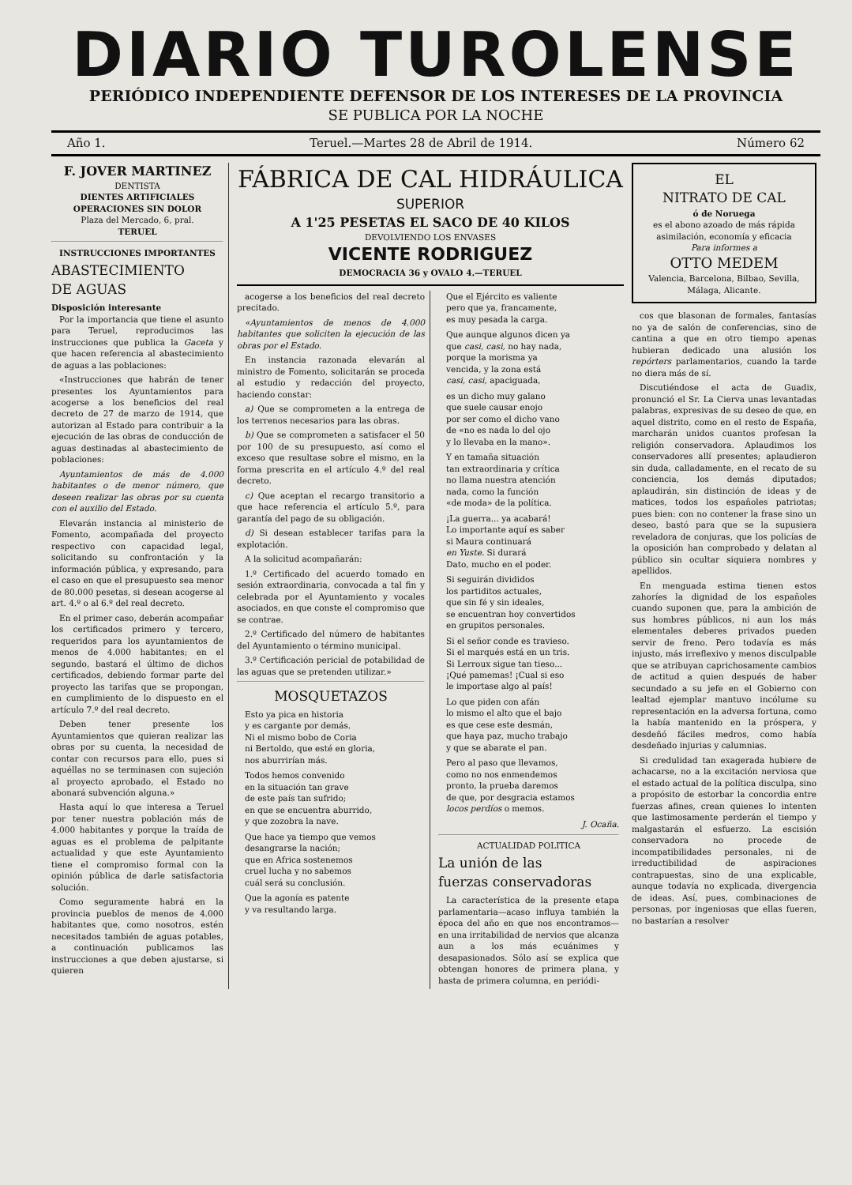DIARIO TUROLENSE
PERIÓDICO INDEPENDIENTE DEFENSOR DE LOS INTERESES DE LA PROVINCIA
SE PUBLICA POR LA NOCHE
Año 1. Teruel.—Martes 28 de Abril de 1914. Número 62
F. JOVER MARTINEZ
DENTISTA
DIENTES ARTIFICIALES
OPERACIONES SIN DOLOR
Plaza del Mercado, 6, pral.
TERUEL
INSTRUCCIONES IMPORTANTES
ABASTECIMIENTO
DE AGUAS
Disposición interesante
Por la importancia que tiene el asunto para Teruel, reproducimos las instrucciones que publica la Gaceta y que hacen referencia al abastecimiento de aguas a las poblaciones:
«Instrucciones que habrán de tener presentes los Ayuntamientos para acogerse a los beneficios del real decreto de 27 de marzo de 1914, que autorizan al Estado para contribuir a la ejecución de las obras de conducción de aguas destinadas al abastecimiento de poblaciones:
Ayuntamientos de más de 4.000 habitantes o de menor número, que deseen realizar las obras por su cuenta con el auxilio del Estado.
Elevarán instancia al ministerio de Fomento, acompañada del proyecto respectivo con capacidad legal, solicitando su confrontación y la información pública, y expresando, para el caso en que el presupuesto sea menor de 80.000 pesetas, si desean acogerse al art. 4.º o al 6.º del real decreto.
En el primer caso, deberán acompañar los certificados primero y tercero, requeridos para los ayuntamientos de menos de 4.000 habitantes; en el segundo, bastará el último de dichos certificados, debiendo formar parte del proyecto las tarifas que se propongan, en cumplimiento de lo dispuesto en el artículo 7.º del real decreto.
Deben tener presente los Ayuntamientos que quieran realizar las obras por su cuenta, la necesidad de contar con recursos para ello, pues si aquéllas no se terminasen con sujeción al proyecto aprobado, el Estado no abonará subvención alguna.»
Hasta aquí lo que interesa a Teruel por tener nuestra población más de 4.000 habitantes y porque la traída de aguas es el problema de palpitante actualidad y que este Ayuntamiento tiene el compromiso formal con la opinión pública de darle satisfactoria solución.
Como seguramente habrá en la provincia pueblos de menos de 4.000 habitantes que, como nosotros, estén necesitados también de aguas potables, a continuación publicamos las instrucciones a que deben ajustarse, si quieren
FÁBRICA DE CAL HIDRÁULICA
SUPERIOR
A 1'25 PESETAS EL SACO DE 40 KILOS
DEVOLVIENDO LOS ENVASES
VICENTE RODRIGUEZ
DEMOCRACIA 36 y OVALO 4.—TERUEL
acogerse a los beneficios del real decreto precitado.
«Ayuntamientos de menos de 4.000 habitantes que soliciten la ejecución de las obras por el Estado.
En instancia razonada elevarán al ministro de Fomento, solicitarán se proceda al estudio y redacción del proyecto, haciendo constar:
a) Que se comprometen a la entrega de los terrenos necesarios para las obras.
b) Que se comprometen a satisfacer el 50 por 100 de su presupuesto, así como el exceso que resultase sobre el mismo, en la forma prescrita en el artículo 4.º del real decreto.
c) Que aceptan el recargo transitorio a que hace referencia el artículo 5.º, para garantía del pago de su obligación.
d) Si desean establecer tarifas para la explotación.
A la solicitud acompañarán:
1.º Certificado del acuerdo tomado en sesión extraordinaria, convocada a tal fin y celebrada por el Ayuntamiento y vocales asociados, en que conste el compromiso que se contrae.
2.º Certificado del número de habitantes del Ayuntamiento o término municipal.
3.º Certificación pericial de potabilidad de las aguas que se pretenden utilizar.»
MOSQUETAZOS
Esto ya pica en historia
y es cargante por demás.
Ni el mismo bobo de Coria
ni Bertoldo, que esté en gloria,
nos aburrirían más.
Todos hemos convenido
en la situación tan grave
de este país tan sufrido;
en que se encuentra aburrido,
y que zozobra la nave.
Que hace ya tiempo que vemos
desangrarse la nación;
que en Africa sostenemos
cruel lucha y no sabemos
cuál será su conclusión.
Que la agonía es patente
y va resultando larga.
Que el Ejército es valiente
pero que ya, francamente,
es muy pesada la carga.
Que aunque algunos dicen ya
que casi, casi, no hay nada,
porque la morisma ya
vencida, y la zona está
casi, casi, apaciguada,
es un dicho muy galano
que suele causar enojo
por ser como el dicho vano
de «no es nada lo del ojo
y lo llevaba en la mano».
Y en tamaña situación
tan extraordinaria y crítica
no llama nuestra atención
nada, como la función
«de moda» de la política.
¡La guerra... ya acabará!
Lo importante aquí es saber
si Maura continuará
en Yuste. Si durará
Dato, mucho en el poder.
Si seguirán divididos
los partiditos actuales,
que sin fé y sin ideales,
se encuentran hoy convertidos
en grupitos personales.
Si el señor conde es travieso.
Si el marqués está en un tris.
Si Lerroux sigue tan tieso...
¡Qué pamemas! ¡Cual si eso
le importase algo al país!
Lo que piden con afán
lo mismo el alto que el bajo
es que cese este desmán,
que haya paz, mucho trabajo
y que se abarate el pan.
Pero al paso que llevamos,
como no nos enmendemos
pronto, la prueba daremos
de que, por desgracia estamos
locos perdíos o memos.
J. Ocaña.
ACTUALIDAD POLITICA
La unión de las
fuerzas conservadoras
La característica de la presente etapa parlamentaria—acaso influya también la época del año en que nos encontramos—en una irritabilidad de nervios que alcanza aun a los más ecuánimes y desapasionados. Sólo así se explica que obtengan honores de primera plana, y hasta de primera columna, en periódi-
EL
NITRATO DE CAL
ó de Noruega
es el abono azoado de más rápida asimilación, economía y eficacia
Para informes a
OTTO MEDEM
Valencia, Barcelona, Bilbao, Sevilla, Málaga, Alicante.
cos que blasonan de formales, fantasías no ya de salón de conferencias, sino de cantina a que en otro tiempo apenas hubieran dedicado una alusión los repórters parlamentarios, cuando la tarde no diera más de sí.
Discutiéndose el acta de Guadix, pronunció el Sr. La Cierva unas levantadas palabras, expresivas de su deseo de que, en aquel distrito, como en el resto de España, marcharán unidos cuantos profesan la religión conservadora. Aplaudimos los conservadores allí presentes; aplaudieron sin duda, calladamente, en el recato de su conciencia, los demás diputados; aplaudirán, sin distinción de ideas y de matices, todos los españoles patriotas; pues bien: con no contener la frase sino un deseo, bastó para que se la supusiera reveladora de conjuras, que los policías de la oposición han comprobado y delatan al público sin ocultar siquiera nombres y apellidos.
En menguada estima tienen estos zahoríes la dignidad de los españoles cuando suponen que, para la ambición de sus hombres públicos, ni aun los más elementales deberes privados pueden servir de freno. Pero todavía es más injusto, más irreflexivo y menos disculpable que se atribuyan caprichosamente cambios de actitud a quien después de haber secundado a su jefe en el Gobierno con lealtad ejemplar mantuvo incólume su representación en la adversa fortuna, como la había mantenido en la próspera, y desdeñó fáciles medros, como había desdeñado injurias y calumnias.
Si credulidad tan exagerada hubiere de achacarse, no a la excitación nerviosa que el estado actual de la política disculpa, sino a propósito de estorbar la concordia entre fuerzas afines, crean quienes lo intenten que lastimosamente perderán el tiempo y malgastarán el esfuerzo. La escisión conservadora no procede de incompatibilidades personales, ni de irreductibilidad de aspiraciones contrapuestas, sino de una explicable, aunque todavía no explicada, divergencia de ideas. Así, pues, combinaciones de personas, por ingeniosas que ellas fueren, no bastarían a resolver